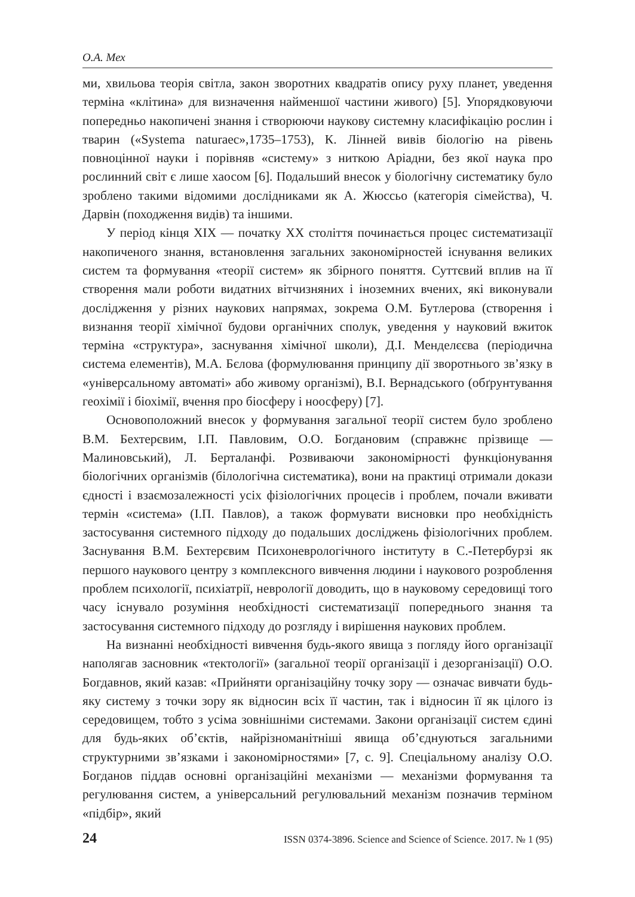О.А. Мех
ми, хвильова теорія світла, закон зворотних квадратів опису руху планет, уведення терміна «клітина» для визначення найменшої частини живого) [5]. Упорядковуючи попередньо накопичені знання і створюючи наукову системну класифікацію рослин і тварин («Systema naturaec»,1735–1753), К. Лінней вивів біологію на рівень повноцінної науки і порівняв «систему» з ниткою Аріадни, без якої наука про рослинний світ є лише хаосом [6]. Подальший внесок у біологічну систематику було зроблено такими відомими дослідниками як А. Жюссьо (категорія сімейства), Ч. Дарвін (походження видів) та іншими.
У період кінця XIX — початку XX століття починається процес систематизації накопиченого знання, встановлення загальних закономірностей існування великих систем та формування «теорії систем» як збірного поняття. Суттєвий вплив на її створення мали роботи видатних вітчизняних і іноземних вчених, які виконували дослідження у різних наукових напрямах, зокрема О.М. Бутлерова (створення і визнання теорії хімічної будови органічних сполук, уведення у науковий вжиток терміна «структура», заснування хімічної школи), Д.І. Менделєєва (періодична система елементів), М.А. Бєлова (формулювання принципу дії зворотнього зв’язку в «універсальному автоматі» або живому організмі), В.І. Вернадського (обґрунтування геохімії і біохімії, вчення про біосферу і ноосферу) [7].
Основоположний внесок у формування загальної теорії систем було зроблено В.М. Бехтерєвим, І.П. Павловим, О.О. Богдановим (справжнє прізвище — Малиновський), Л. Берталанфі. Розвиваючи закономірності функціонування біологічних організмів (білологічна систематика), вони на практиці отримали докази єдності і взаємозалежності усіх фізіологічних процесів і проблем, почали вживати термін «система» (І.П. Павлов), а також формувати висновки про необхідність застосування системного підходу до подальших досліджень фізіологічних проблем. Заснування В.М. Бехтерєвим Психоневрологічного інституту в С.-Петербурзі як першого наукового центру з комплексного вивчення людини і наукового розроблення проблем психології, психіатрії, неврології доводить, що в науковому середовищі того часу існувало розуміння необхідності систематизації попереднього знання та застосування системного підходу до розгляду і вирішення наукових проблем.
На визнанні необхідності вивчення будь-якого явища з погляду його організації наполягав засновник «тектології» (загальної теорії організації і дезорганізації) О.О. Богдавнов, який казав: «Прийняти організаційну точку зору — означає вивчати будь-яку систему з точки зору як відносин всіх її частин, так і відносин її як цілого із середовищем, тобто з усіма зовнішніми системами. Закони організації систем єдині для будь-яких об’єктів, найрізноманітніші явища об’єднуються загальними структурними зв’язками і закономірностями» [7, с. 9]. Спеціальному аналізу О.О. Богданов піддав основні організаційні механізми — механізми формування та регулювання систем, а універсальний регулювальний механізм позначив терміном «підбір», який
24 ISSN 0374-3896. Science and Science of Science. 2017. № 1 (95)